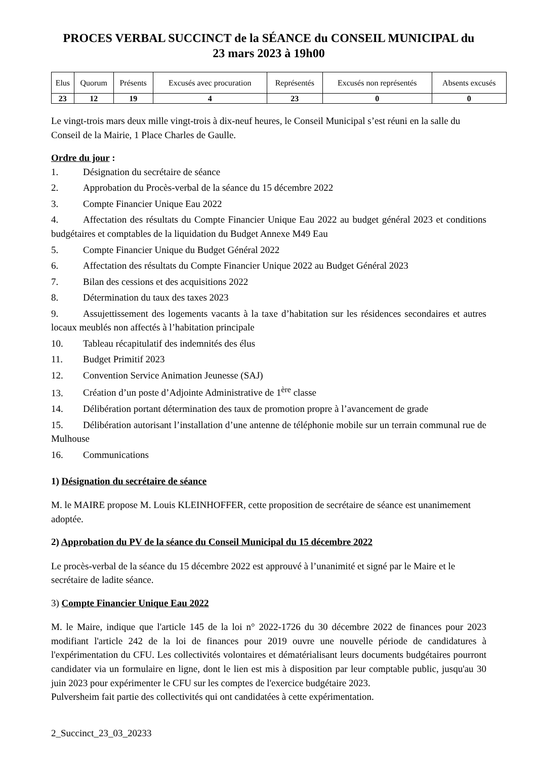PROCES VERBAL SUCCINCT de la SÉANCE du CONSEIL MUNICIPAL du
23 mars 2023 à 19h00
| Elus | Quorum | Présents | Excusés avec procuration | Représentés | Excusés non représentés | Absents excusés |
| --- | --- | --- | --- | --- | --- | --- |
| 23 | 12 | 19 | 4 | 23 | 0 | 0 |
Le vingt-trois mars deux mille vingt-trois à dix-neuf heures, le Conseil Municipal s’est réuni en la salle du Conseil de la Mairie, 1 Place Charles de Gaulle.
Ordre du jour :
1. Désignation du secrétaire de séance
2. Approbation du Procès-verbal de la séance du 15 décembre 2022
3. Compte Financier Unique Eau 2022
4. Affectation des résultats du Compte Financier Unique Eau 2022 au budget général 2023 et conditions budgétaires et comptables de la liquidation du Budget Annexe M49 Eau
5. Compte Financier Unique du Budget Général 2022
6. Affectation des résultats du Compte Financier Unique 2022 au Budget Général 2023
7. Bilan des cessions et des acquisitions 2022
8. Détermination du taux des taxes 2023
9. Assujettissement des logements vacants à la taxe d’habitation sur les résidences secondaires et autres locaux meublés non affectés à l’habitation principale
10. Tableau récapitulatif des indemnités des élus
11. Budget Primitif 2023
12. Convention Service Animation Jeunesse (SAJ)
13. Création d’un poste d’Adjointe Administrative de 1<sup>ère</sup> classe
14. Délibération portant détermination des taux de promotion propre à l’avancement de grade
15. Délibération autorisant l’installation d’une antenne de téléphonie mobile sur un terrain communal rue de Mulhouse
16. Communications
1) Désignation du secrétaire de séance
M. le MAIRE propose M. Louis KLEINHOFFER, cette proposition de secrétaire de séance est unanimement adoptée.
2) Approbation du PV de la séance du Conseil Municipal du 15 décembre 2022
Le procès-verbal de la séance du 15 décembre 2022 est approuvé à l’unanimité et signé par le Maire et le secrétaire de ladite séance.
3) Compte Financier Unique Eau 2022
M. le Maire, indique que l'article 145 de la loi n° 2022-1726 du 30 décembre 2022 de finances pour 2023 modifiant l'article 242 de la loi de finances pour 2019 ouvre une nouvelle période de candidatures à l'expérimentation du CFU. Les collectivités volontaires et dématérialisant leurs documents budgétaires pourront candidater via un formulaire en ligne, dont le lien est mis à disposition par leur comptable public, jusqu'au 30 juin 2023 pour expérimenter le CFU sur les comptes de l'exercice budgétaire 2023.
Pulversheim fait partie des collectivités qui ont candidatées à cette expérimentation.
2_Succinct_23_03_20233